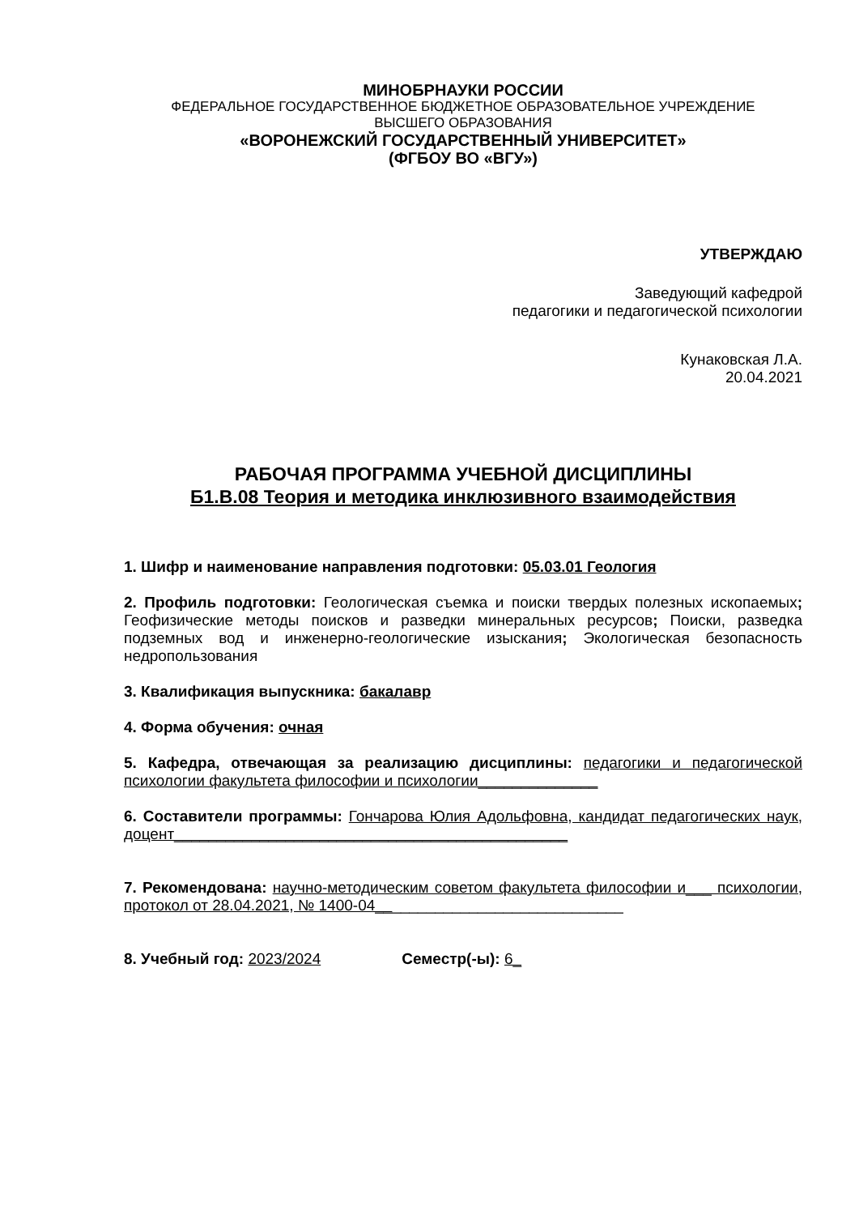МИНОБРНАУКИ РОССИИ
ФЕДЕРАЛЬНОЕ ГОСУДАРСТВЕННОЕ БЮДЖЕТНОЕ ОБРАЗОВАТЕЛЬНОЕ УЧРЕЖДЕНИЕ
ВЫСШЕГО ОБРАЗОВАНИЯ
«ВОРОНЕЖСКИЙ ГОСУДАРСТВЕННЫЙ УНИВЕРСИТЕТ»
(ФГБОУ ВО «ВГУ»)
УТВЕРЖДАЮ
Заведующий кафедрой
педагогики и педагогической психологии
Кунаковская Л.А.
20.04.2021
РАБОЧАЯ ПРОГРАММА УЧЕБНОЙ ДИСЦИПЛИНЫ
Б1.В.08 Теория и методика инклюзивного взаимодействия
1. Шифр и наименование направления подготовки: 05.03.01 Геология
2. Профиль подготовки: Геологическая съемка и поиски твердых полезных ископаемых; Геофизические методы поисков и разведки минеральных ресурсов; Поиски, разведка подземных вод и инженерно-геологические изыскания; Экологическая безопасность недропользования
3. Квалификация выпускника: бакалавр
4. Форма обучения: очная
5. Кафедра, отвечающая за реализацию дисциплины: педагогики и педагогической психологии факультета философии и психологии______________
6. Составители программы: Гончарова Юлия Адольфовна, кандидат педагогических наук, доцент______________________________________________
7. Рекомендована: научно-методическим советом факультета философии и___ психологии, протокол от 28.04.2021, № 1400-04_____________________________
8. Учебный год: 2023/2024 Семестр(-ы): 6_